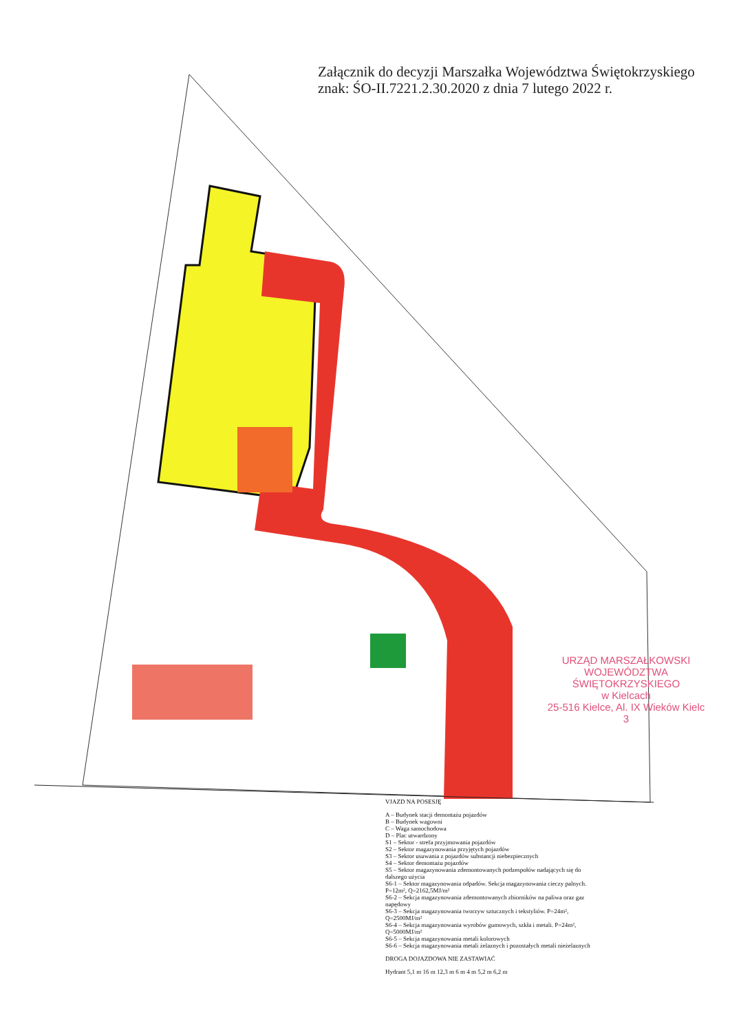Załącznik do decyzji Marszałka Województwa Świętokrzyskiego
znak: ŚO-II.7221.2.30.2020 z dnia 7 lutego 2022 r.
URZĄD MARSZAŁKOWSKI
WOJEWÓDZTWA ŚWIĘTOKRZYSKIEGO
w Kielcach
25-516 Kielce, Al. IX Wieków Kielc 3
VJAZD NA POSESJĘ
A – Budynek stacji demontażu pojazdów
B – Budynek wagowni
C – Waga samochodowa
D – Plac utwardzony
S1 – Sektor - strefa przyjmowania pojazdów
S2 – Sektor magazynowania przyjętych pojazdów
S3 – Sektor usuwania z pojazdów substancji niebezpiecznych
S4 – Sektor demontażu pojazdów
S5 – Sektor magazynowania zdemontowanych podzespołów nadających się do dalszego użycia
S6-1 – Sektor magazynowania odpadów. Sekcja magazynowania cieczy palnych. P=12m², Q=2162,5MJ/m²
S6-2 – Sekcja magazynowania zdemontowanych zbiorników na paliwa oraz gaz napędowy
S6-3 – Sekcja magazynowania tworzyw sztucznych i tekstyliów. P=24m², Q=2500MJ/m²
S6-4 – Sekcja magazynowania wyrobów gumowych, szkła i metali. P=24m², Q=5000MJ/m²
S6-5 – Sekcja magazynowania metali kolorowych
S6-6 – Sekcja magazynowania metali żelaznych i pozostałych metali nieżelaznych
DROGA DOJAZDOWA NIE ZASTAWIAĆ
Hydrant 5,1 m 16 m 12,3 m 6 m 4 m 5,2 m 6,2 m